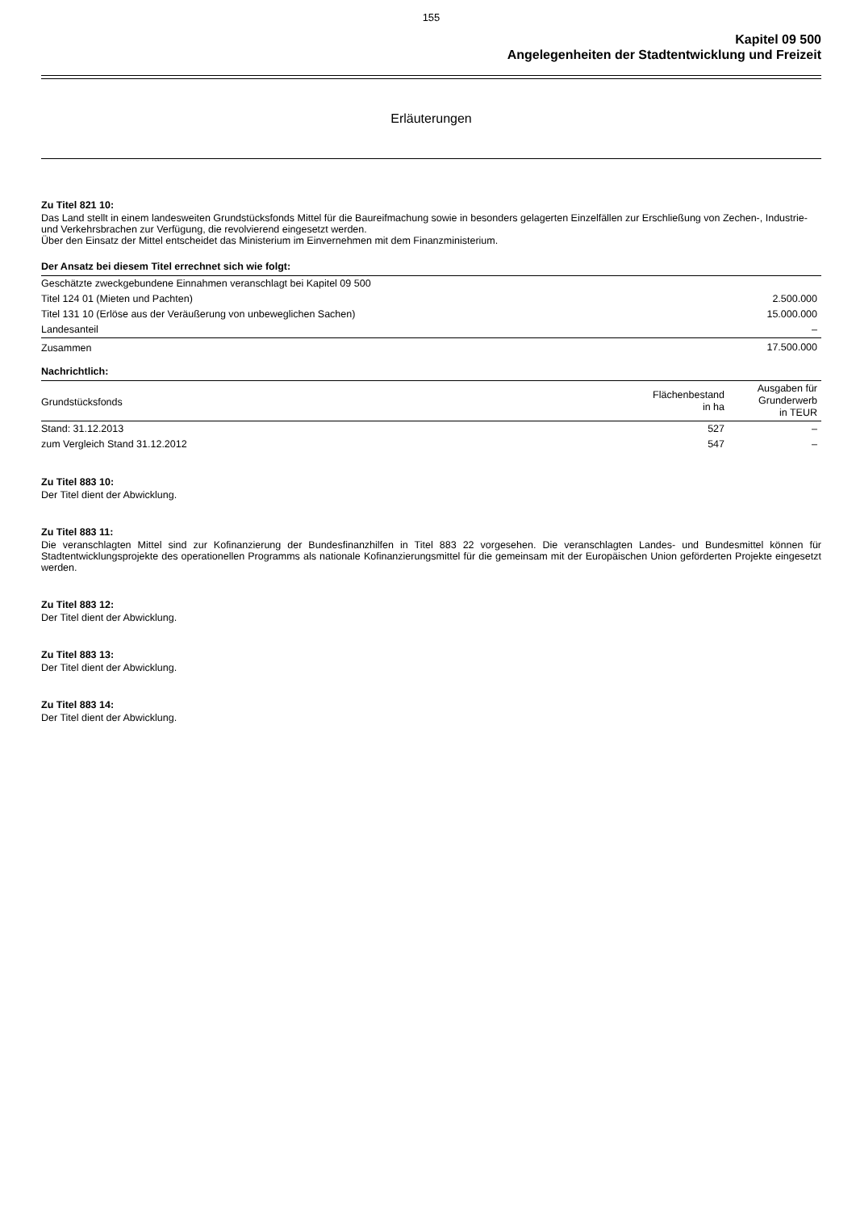155
Kapitel 09 500
Angelegenheiten der Stadtentwicklung und Freizeit
Erläuterungen
Zu Titel 821 10:
Das Land stellt in einem landesweiten Grundstücksfonds Mittel für die Baureifmachung sowie in besonders gelagerten Einzelfällen zur Erschließung von Zechen-, Industrie- und Verkehrsbrachen zur Verfügung, die revolvierend eingesetzt werden.
Über den Einsatz der Mittel entscheidet das Ministerium im Einvernehmen mit dem Finanzministerium.
Der Ansatz bei diesem Titel errechnet sich wie folgt:
| Geschätzte zweckgebundene Einnahmen veranschlagt bei Kapitel 09 500 | |
| Titel 124 01 (Mieten und Pachten) | 2.500.000 |
| Titel 131 10 (Erlöse aus der Veräußerung von unbeweglichen Sachen) | 15.000.000 |
| Landesanteil | – |
| Zusammen | 17.500.000 |
Nachrichtlich:
| Grundstücksfonds | Flächenbestand in ha | Ausgaben für Grunderwerb in TEUR |
| --- | --- | --- |
| Stand: 31.12.2013 | 527 | – |
| zum Vergleich Stand 31.12.2012 | 547 | – |
Zu Titel 883 10:
Der Titel dient der Abwicklung.
Zu Titel 883 11:
Die veranschlagten Mittel sind zur Kofinanzierung der Bundesfinanzhilfen in Titel 883 22 vorgesehen. Die veranschlagten Landes- und Bundesmittel können für Stadtentwicklungsprojekte des operationellen Programms als nationale Kofinanzierungsmittel für die gemeinsam mit der Europäischen Union geförderten Projekte eingesetzt werden.
Zu Titel 883 12:
Der Titel dient der Abwicklung.
Zu Titel 883 13:
Der Titel dient der Abwicklung.
Zu Titel 883 14:
Der Titel dient der Abwicklung.